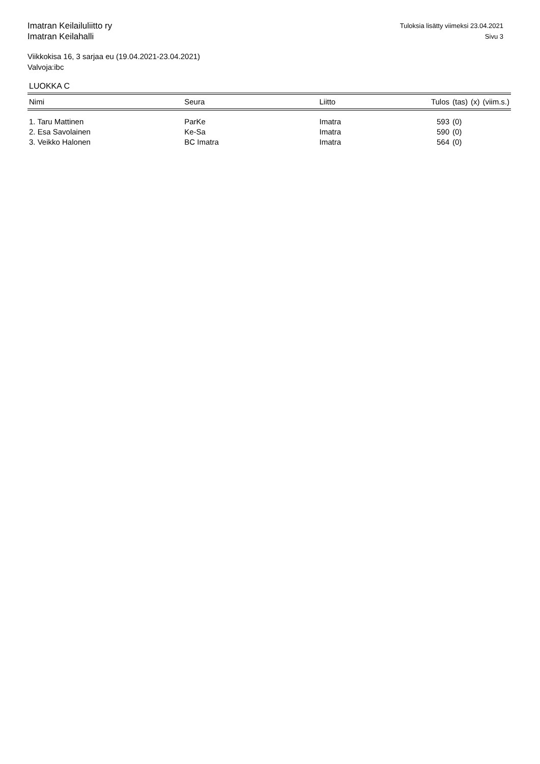Imatran Keilailuliitto ry
Imatran Keilahalli
Tuloksia lisätty viimeksi 23.04.2021
Sivu 3
Viikkokisa 16, 3 sarjaa eu (19.04.2021-23.04.2021)
Valvoja:ibc
LUOKKA C
| Nimi | Seura | Liitto | Tulos | (tas) | (x) | (viim.s.) |
| --- | --- | --- | --- | --- | --- | --- |
| 1. Taru Mattinen | ParKe | Imatra | 593 | (0) | | |
| 2. Esa Savolainen | Ke-Sa | Imatra | 590 | (0) | | |
| 3. Veikko Halonen | BC Imatra | Imatra | 564 | (0) | | |